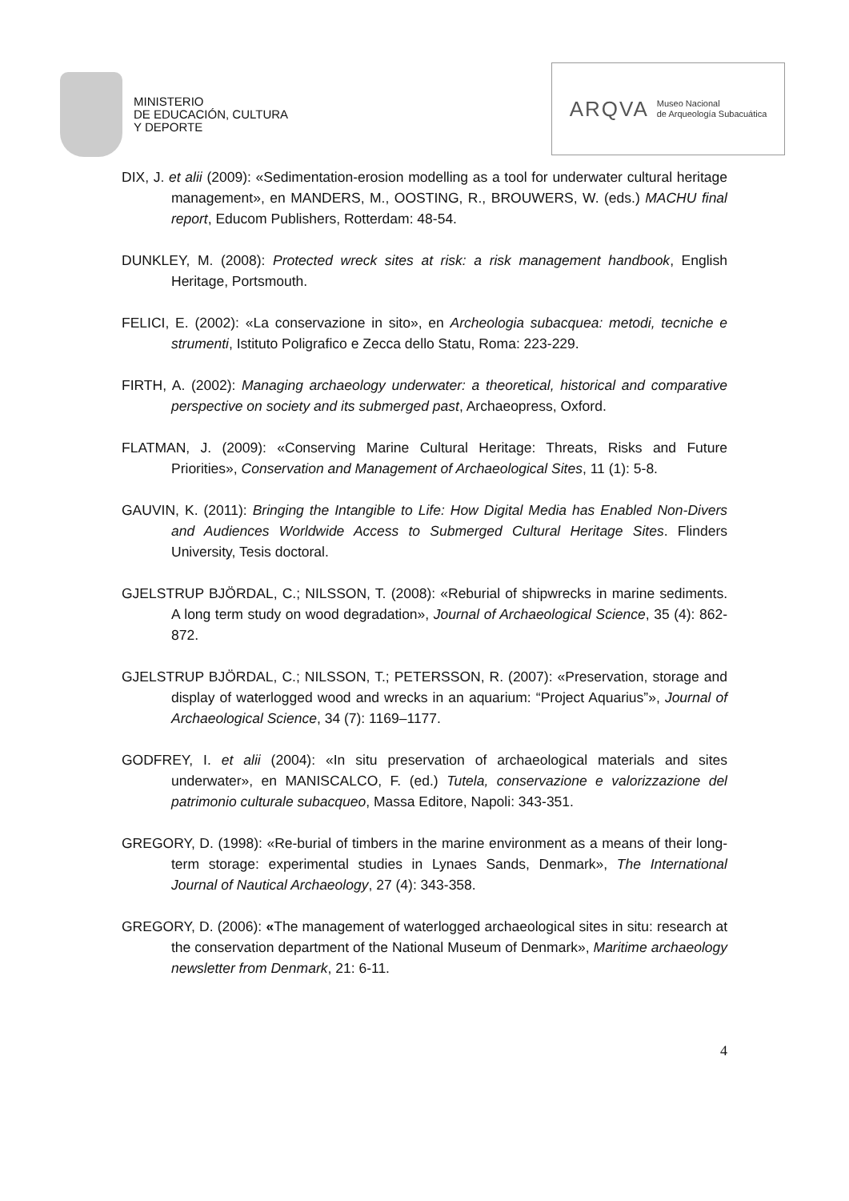MINISTERIO
DE EDUCACIÓN, CULTURA
Y DEPORTE
ARQVA Museo Nacional
de Arqueología Subacuática
DIX, J. et alii (2009): «Sedimentation-erosion modelling as a tool for underwater cultural heritage management», en MANDERS, M., OOSTING, R., BROUWERS, W. (eds.) MACHU final report, Educom Publishers, Rotterdam: 48-54.
DUNKLEY, M. (2008): Protected wreck sites at risk: a risk management handbook, English Heritage, Portsmouth.
FELICI, E. (2002): «La conservazione in sito», en Archeologia subacquea: metodi, tecniche e strumenti, Istituto Poligrafico e Zecca dello Statu, Roma: 223-229.
FIRTH, A. (2002): Managing archaeology underwater: a theoretical, historical and comparative perspective on society and its submerged past, Archaeopress, Oxford.
FLATMAN, J. (2009): «Conserving Marine Cultural Heritage: Threats, Risks and Future Priorities», Conservation and Management of Archaeological Sites, 11 (1): 5-8.
GAUVIN, K. (2011): Bringing the Intangible to Life: How Digital Media has Enabled Non-Divers and Audiences Worldwide Access to Submerged Cultural Heritage Sites. Flinders University, Tesis doctoral.
GJELSTRUP BJÖRDAL, C.; NILSSON, T. (2008): «Reburial of shipwrecks in marine sediments. A long term study on wood degradation», Journal of Archaeological Science, 35 (4): 862-872.
GJELSTRUP BJÖRDAL, C.; NILSSON, T.; PETERSSON, R. (2007): «Preservation, storage and display of waterlogged wood and wrecks in an aquarium: “Project Aquarius”», Journal of Archaeological Science, 34 (7): 1169–1177.
GODFREY, I. et alii (2004): «In situ preservation of archaeological materials and sites underwater», en MANISCALCO, F. (ed.) Tutela, conservazione e valorizzazione del patrimonio culturale subacqueo, Massa Editore, Napoli: 343-351.
GREGORY, D. (1998): «Re-burial of timbers in the marine environment as a means of their long-term storage: experimental studies in Lynaes Sands, Denmark», The International Journal of Nautical Archaeology, 27 (4): 343-358.
GREGORY, D. (2006): «The management of waterlogged archaeological sites in situ: research at the conservation department of the National Museum of Denmark», Maritime archaeology newsletter from Denmark, 21: 6-11.
4